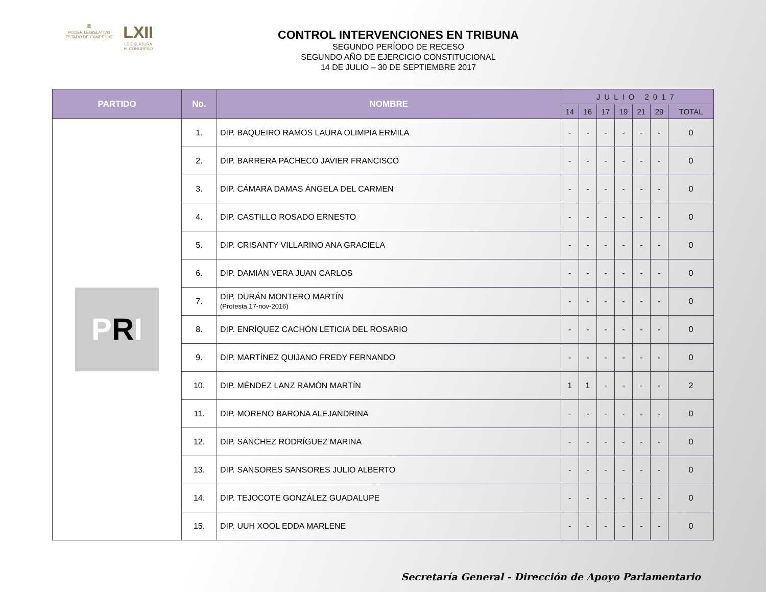🏛
PODER LEGISLATIVO
ESTADO DE CAMPECHE
LXII
LEGISLATURA
H. CONGRESO
CONTROL INTERVENCIONES EN TRIBUNA
SEGUNDO PERÍODO DE RECESO
SEGUNDO AÑO DE EJERCICIO CONSTITUCIONAL
14 DE JULIO – 30 DE SEPTIEMBRE 2017
| PARTIDO | No. | NOMBRE | JULIO 2017 | | | | | | |
| --- | --- | --- | --- | --- | --- | --- | --- | --- | --- |
| | | | 14 | 16 | 17 | 19 | 21 | 29 | TOTAL |
| P R I | 1. | DIP. BAQUEIRO RAMOS LAURA OLIMPIA ERMILA | - | - | - | - | - | - | 0 |
| | 2. | DIP. BARRERA PACHECO JAVIER FRANCISCO | - | - | - | - | - | - | 0 |
| | 3. | DIP. CÁMARA DAMAS ÁNGELA DEL CARMEN | - | - | - | - | - | - | 0 |
| | 4. | DIP. CASTILLO ROSADO ERNESTO | - | - | - | - | - | - | 0 |
| | 5. | DIP. CRISANTY VILLARINO ANA GRACIELA | - | - | - | - | - | - | 0 |
| | 6. | DIP. DAMIÁN VERA JUAN CARLOS | - | - | - | - | - | - | 0 |
| | 7. | DIP. DURÁN MONTERO MARTÍN (Protesta 17-nov-2016) | - | - | - | - | - | - | 0 |
| | 8. | DIP. ENRÍQUEZ CACHÓN LETICIA DEL ROSARIO | - | - | - | - | - | - | 0 |
| | 9. | DIP. MARTÍNEZ QUIJANO FREDY FERNANDO | - | - | - | - | - | - | 0 |
| | 10. | DIP. MÉNDEZ LANZ RAMÓN MARTÍN | 1 | 1 | - | - | - | - | 2 |
| | 11. | DIP. MORENO BARONA ALEJANDRINA | - | - | - | - | - | - | 0 |
| | 12. | DIP. SÁNCHEZ RODRÍGUEZ MARINA | - | - | - | - | - | - | 0 |
| | 13. | DIP. SANSORES SANSORES JULIO ALBERTO | - | - | - | - | - | - | 0 |
| | 14. | DIP. TEJOCOTE GONZÁLEZ GUADALUPE | - | - | - | - | - | - | 0 |
| | 15. | DIP. UUH XOOL EDDA MARLENE | - | - | - | - | - | - | 0 |
Secretaría General - Dirección de Apoyo Parlamentario